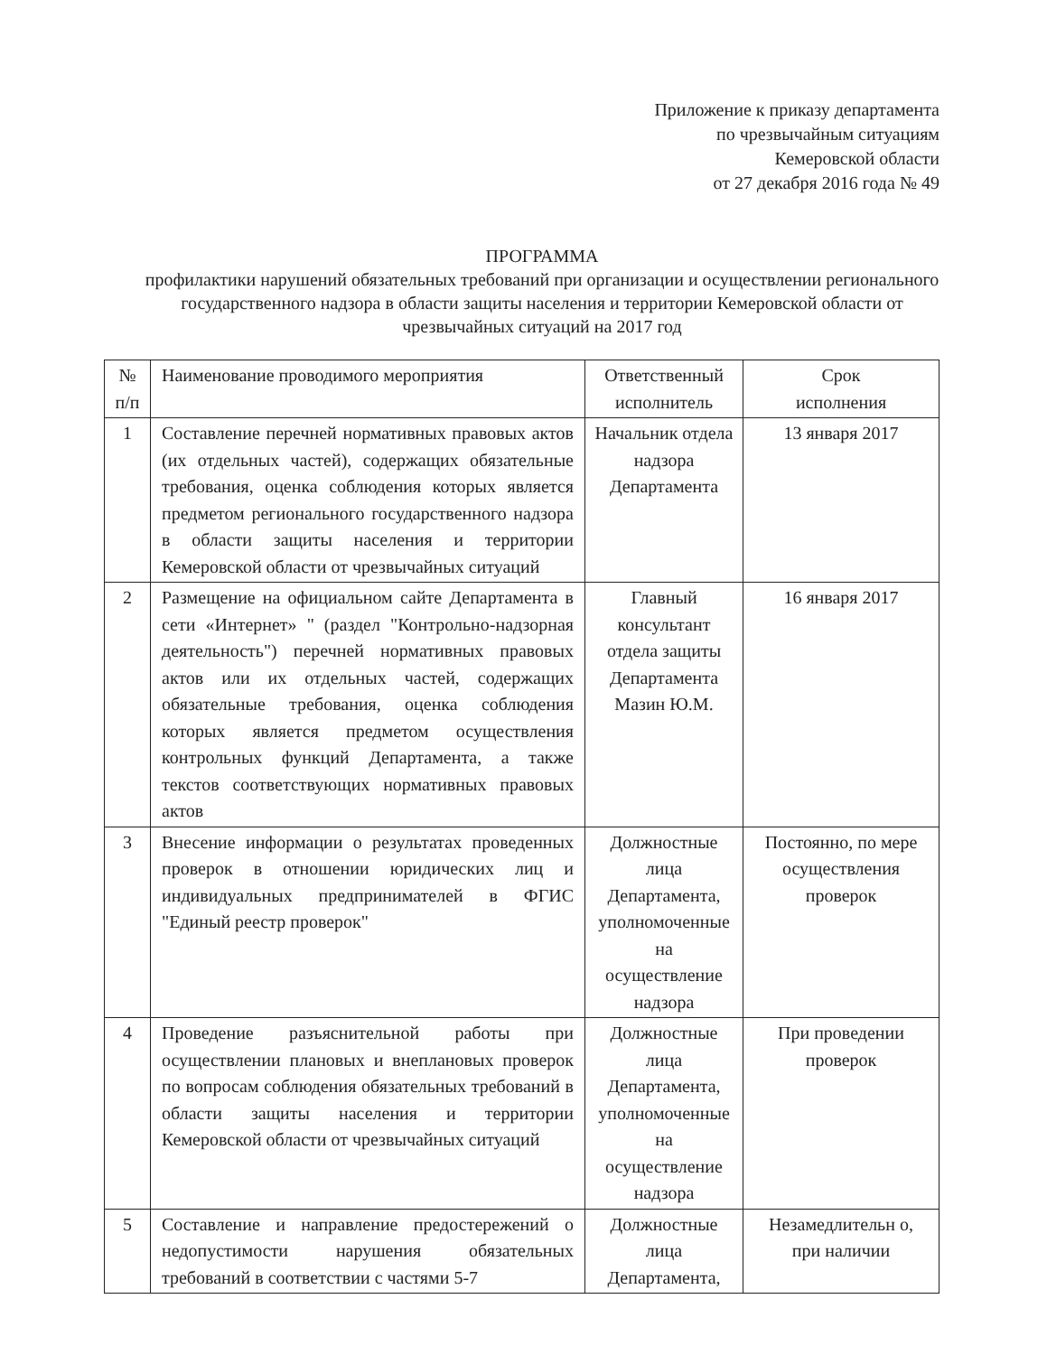Приложение к приказу департамента
по чрезвычайным ситуациям
Кемеровской области
от 27 декабря 2016 года № 49
ПРОГРАММА
профилактики нарушений обязательных требований при организации и осуществлении регионального государственного надзора в области защиты населения и территории Кемеровской области от чрезвычайных ситуаций на 2017 год
| № п/п | Наименование проводимого мероприятия | Ответственный исполнитель | Срок исполнения |
| --- | --- | --- | --- |
| 1 | Составление перечней нормативных правовых актов (их отдельных частей), содержащих обязательные требования, оценка соблюдения которых является предметом регионального государственного надзора в области защиты населения и территории Кемеровской области от чрезвычайных ситуаций | Начальник отдела надзора Департамента | 13 января 2017 |
| 2 | Размещение на официальном сайте Департамента в сети «Интернет» " (раздел "Контрольно-надзорная деятельность") перечней нормативных правовых актов или их отдельных частей, содержащих обязательные требования, оценка соблюдения которых является предметом осуществления контрольных функций Департамента, а также текстов соответствующих нормативных правовых актов | Главный консультант отдела защиты Департамента Мазин Ю.М. | 16 января 2017 |
| 3 | Внесение информации о результатах проведенных проверок в отношении юридических лиц и индивидуальных предпринимателей в ФГИС "Единый реестр проверок" | Должностные лица Департамента, уполномоченные на осуществление надзора | Постоянно, по мере осуществления проверок |
| 4 | Проведение разъяснительной работы при осуществлении плановых и внеплановых проверок по вопросам соблюдения обязательных требований в области защиты населения и территории Кемеровской области от чрезвычайных ситуаций | Должностные лица Департамента, уполномоченные на осуществление надзора | При проведении проверок |
| 5 | Составление и направление предостережений о недопустимости нарушения обязательных требований в соответствии с частями 5-7 | Должностные лица Департамента, | Незамедлительн о, при наличии |